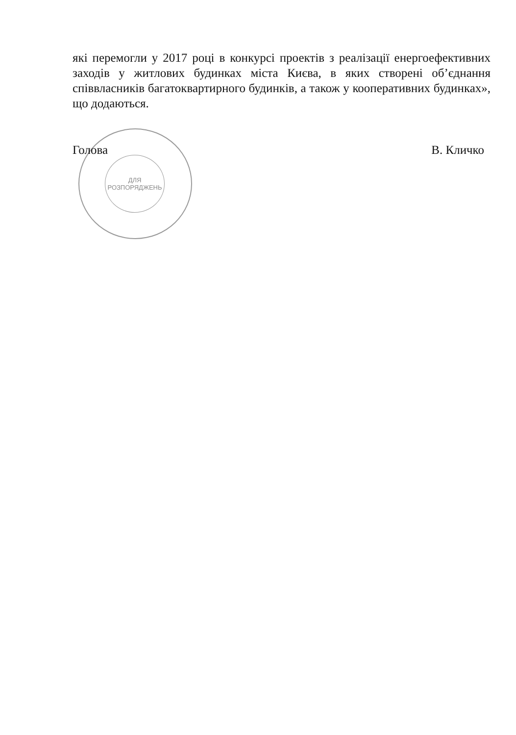ДЛЯ
РОЗПОРЯДЖЕНЬ
які перемогли у 2017 році в конкурсі проектів з реалізації енергоефективних заходів у житлових будинках міста Києва, в яких створені об’єднання співвласників багатоквартирного будинків, а також у кооперативних будинках», що додаються.
Голова В. Кличко